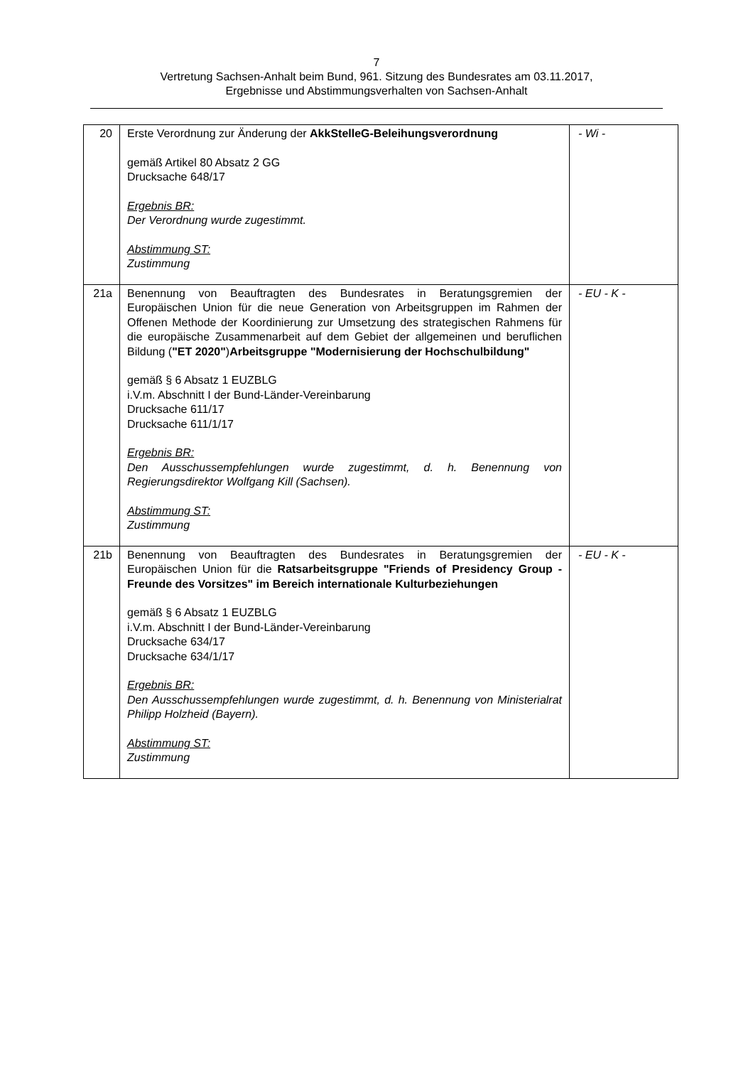7
Vertretung Sachsen-Anhalt beim Bund, 961. Sitzung des Bundesrates am 03.11.2017,
Ergebnisse und Abstimmungsverhalten von Sachsen-Anhalt
| 20 | Erste Verordnung zur Änderung der AkkStelleG-Beleihungsverordnung gemäß Artikel 80 Absatz 2 GG Drucksache 648/17 Ergebnis BR: Der Verordnung wurde zugestimmt. Abstimmung ST: Zustimmung | - Wi - |
| 21a | Benennung von Beauftragten des Bundesrates in Beratungsgremien der Europäischen Union für die neue Generation von Arbeitsgruppen im Rahmen der Offenen Methode der Koordinierung zur Umsetzung des strategischen Rahmens für die europäische Zusammenarbeit auf dem Gebiet der allgemeinen und beruflichen Bildung ( "ET 2020" ) Arbeitsgruppe "Modernisierung der Hochschulbildung" gemäß § 6 Absatz 1 EUZBLG i.V.m. Abschnitt I der Bund-Länder-Vereinbarung Drucksache 611/17 Drucksache 611/1/17 Ergebnis BR: Den Ausschussempfehlungen wurde zugestimmt, d. h. Benennung von Regierungsdirektor Wolfgang Kill (Sachsen). Abstimmung ST: Zustimmung | - EU - K - |
| 21b | Benennung von Beauftragten des Bundesrates in Beratungsgremien der Europäischen Union für die Ratsarbeitsgruppe "Friends of Presidency Group - Freunde des Vorsitzes" im Bereich internationale Kulturbeziehungen gemäß § 6 Absatz 1 EUZBLG i.V.m. Abschnitt I der Bund-Länder-Vereinbarung Drucksache 634/17 Drucksache 634/1/17 Ergebnis BR: Den Ausschussempfehlungen wurde zugestimmt, d. h. Benennung von Ministerialrat Philipp Holzheid (Bayern). Abstimmung ST: Zustimmung | - EU - K - |